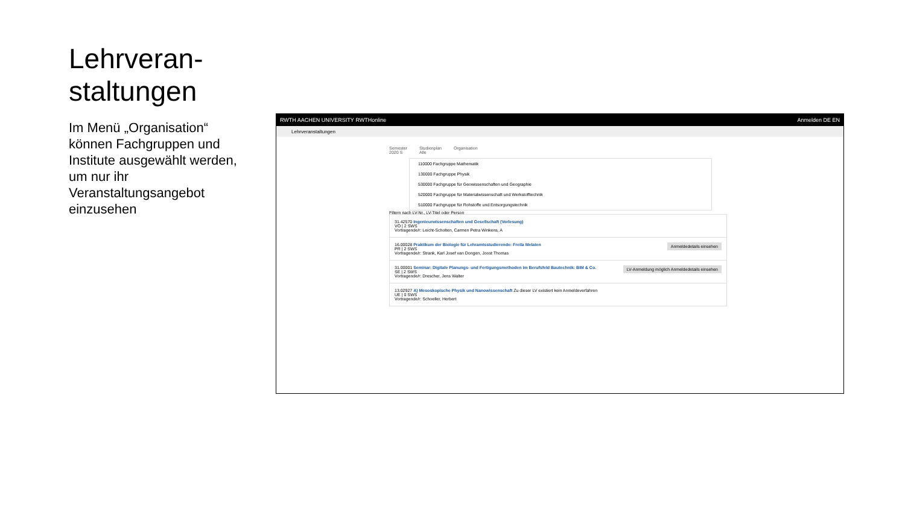Lehrveran-
staltungen
Im Menü „Organisation“ können Fachgruppen und Institute ausgewählt werden, um nur ihr Veranstaltungsangebot einzusehen
RWTH AACHEN UNIVERSITY RWTHonline Anmelden DE EN
Lehrveranstaltungen
Semester
2020 S Studienplan
Alle Organisation
110000 Fachgruppe Mathematik
130000 Fachgruppe Physik
530000 Fachgruppe für Geowissenschaften und Geographie
520000 Fachgruppe für Materialwissenschaft und Werkstofftechnik
510000 Fachgruppe für Rohstoffe und Entsorgungstechnik
Filtern nach LV-Nr., LV-Titel oder Person
31.42570 Ingenieurwissenschaften und Gesellschaft (Vorlesung)
VO | 2 SWS
Vortragende/r: Leicht-Scholten, Carmen Petra Winkens, A
Anmeldedetails einsehen 16.00028 Praktikum der Biologie für Lehramtsstudierende: Freila Melaten
PR | 2 SWS
Vortragende/r: Strank, Karl Josef van Dongen, Joost Thomas
LV-Anmeldung möglich Anmeldedetails einsehen 31.00001 Seminar: Digitale Planungs- und Fertigungsmethoden im Berufsfeld Bautechnik: BIM & Co.
SE | 2 SWS
Vortragende/r: Drescher, Jens Walter
13.02927 A) Mesoskopische Physik und Nanowissenschaft Zu dieser LV existiert kein Anmeldeverfahren
UE | 0 SWS
Vortragende/r: Schoeller, Herbert